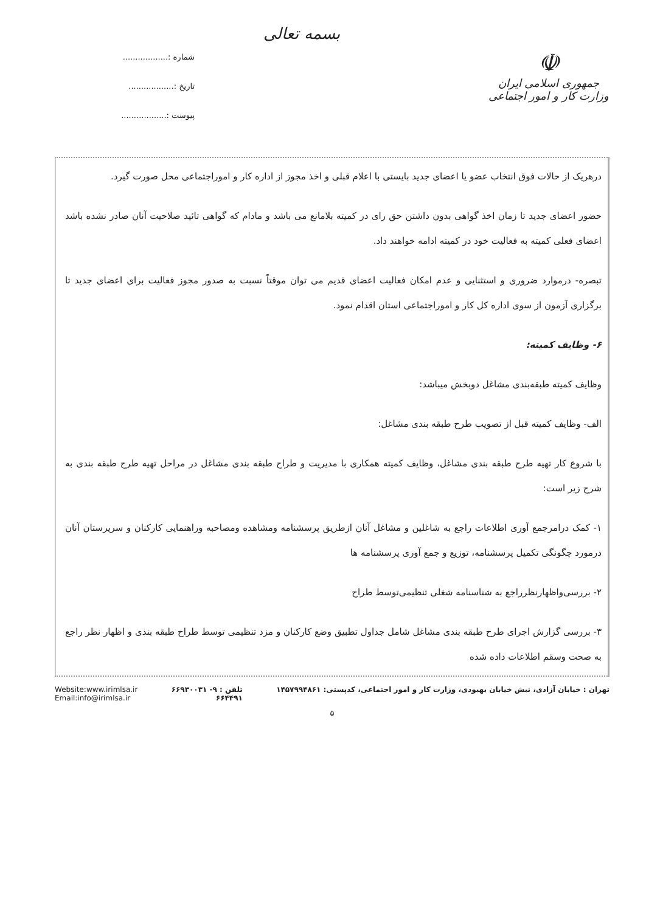☫
جمهوری اسلامی ایران
وزارت کار و امور اجتماعی
بسمه تعالی
شماره :..................
تاریخ :..................
پیوست :..................
درهریک از حالات فوق انتخاب عضو یا اعضای جدید بایستی با اعلام قبلی و اخذ مجوز از اداره کار و اموراجتماعی محل صورت گیرد.
حضور اعضای جدید تا زمان اخذ گواهی بدون داشتن حق رای در کمیته بلامانع می باشد و مادام که گواهی تائید صلاحیت آنان صادر نشده باشد اعضای فعلی کمیته به فعالیت خود در کمیته ادامه خواهند داد.
تبصره- درموارد ضروری و استثنایی و عدم امکان فعالیت اعضای قدیم می توان موقتاً نسبت به صدور مجوز فعالیت برای اعضای جدید تا برگزاری آزمون از سوی اداره کل کار و اموراجتماعی استان اقدام نمود.
۶- وظایف کمیته:
وظایف کمیته طبقه‌بندی مشاغل دوبخش میباشد:
الف- وظایف کمیته قبل از تصویب طرح طبقه بندی مشاغل:
با شروع کار تهیه طرح طبقه بندی مشاغل، وظایف کمیته همکاری با مدیریت و طراح طبقه بندی مشاغل در مراحل تهیه طرح طبقه بندی به شرح زیر است:
۱- کمک درامرجمع آوری اطلاعات راجع به شاغلین و مشاغل آنان ازطریق پرسشنامه ومشاهده ومصاحبه وراهنمایی کارکنان و سرپرستان آنان درمورد چگونگی تکمیل پرسشنامه، توزیع و جمع آوری پرسشنامه ها
۲- بررسی‌واظهارنظرراجع به شناسنامه شغلی تنظیمی‌توسط طراح
۳- بررسی گزارش اجرای طرح طبقه بندی مشاغل شامل جداول تطبیق وضع کارکنان و مزد تنظیمی توسط طراح طبقه بندی و اظهار نظر راجع به صحت وسقم اطلاعات داده شده
تهران : خیابان آزادی، نبش خیابان بهبودی، وزارت کار و امور اجتماعی، کدپستی: ۱۴۵۷۹۹۴۸۶۱
تلفن : ۹- ۶۶۹۳۰۰۳۱
۶۶۴۴۹۱
Website:www.irimlsa.ir
Email:info@irimlsa.ir
۵